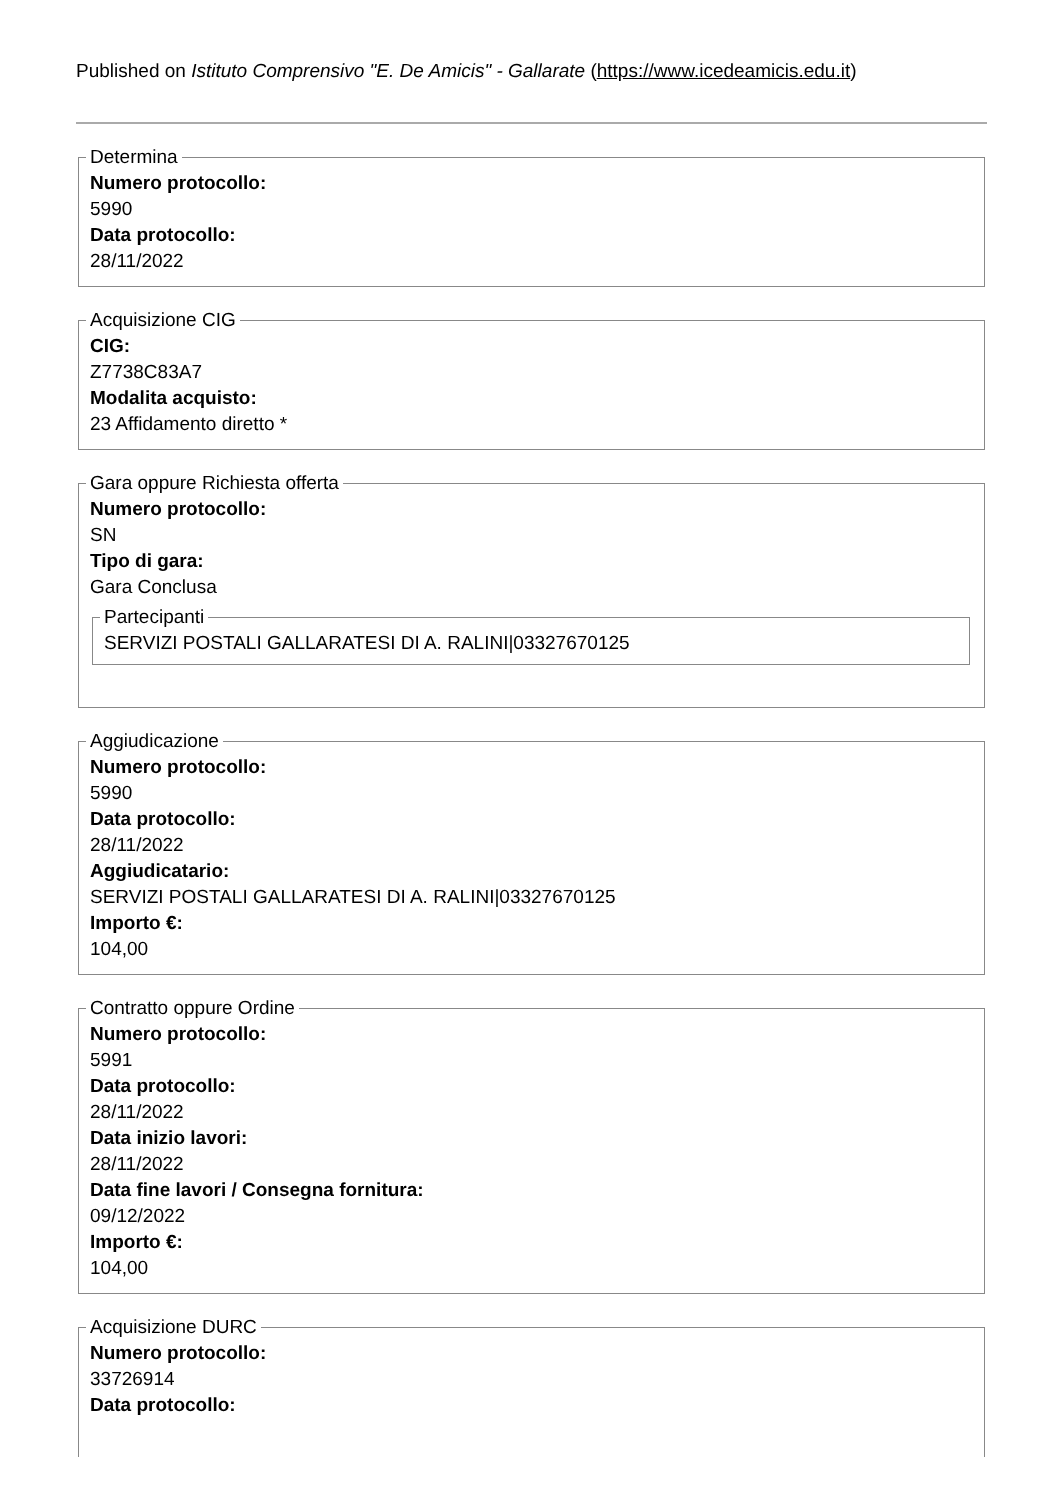Published on Istituto Comprensivo "E. De Amicis" - Gallarate (https://www.icedeamicis.edu.it)
Determina
Numero protocollo:
5990
Data protocollo:
28/11/2022
Acquisizione CIG
CIG:
Z7738C83A7
Modalita acquisto:
23 Affidamento diretto *
Gara oppure Richiesta offerta
Numero protocollo:
SN
Tipo di gara:
Gara Conclusa
Partecipanti
SERVIZI POSTALI GALLARATESI DI A. RALINI|03327670125
Aggiudicazione
Numero protocollo:
5990
Data protocollo:
28/11/2022
Aggiudicatario:
SERVIZI POSTALI GALLARATESI DI A. RALINI|03327670125
Importo €:
104,00
Contratto oppure Ordine
Numero protocollo:
5991
Data protocollo:
28/11/2022
Data inizio lavori:
28/11/2022
Data fine lavori / Consegna fornitura:
09/12/2022
Importo €:
104,00
Acquisizione DURC
Numero protocollo:
33726914
Data protocollo: